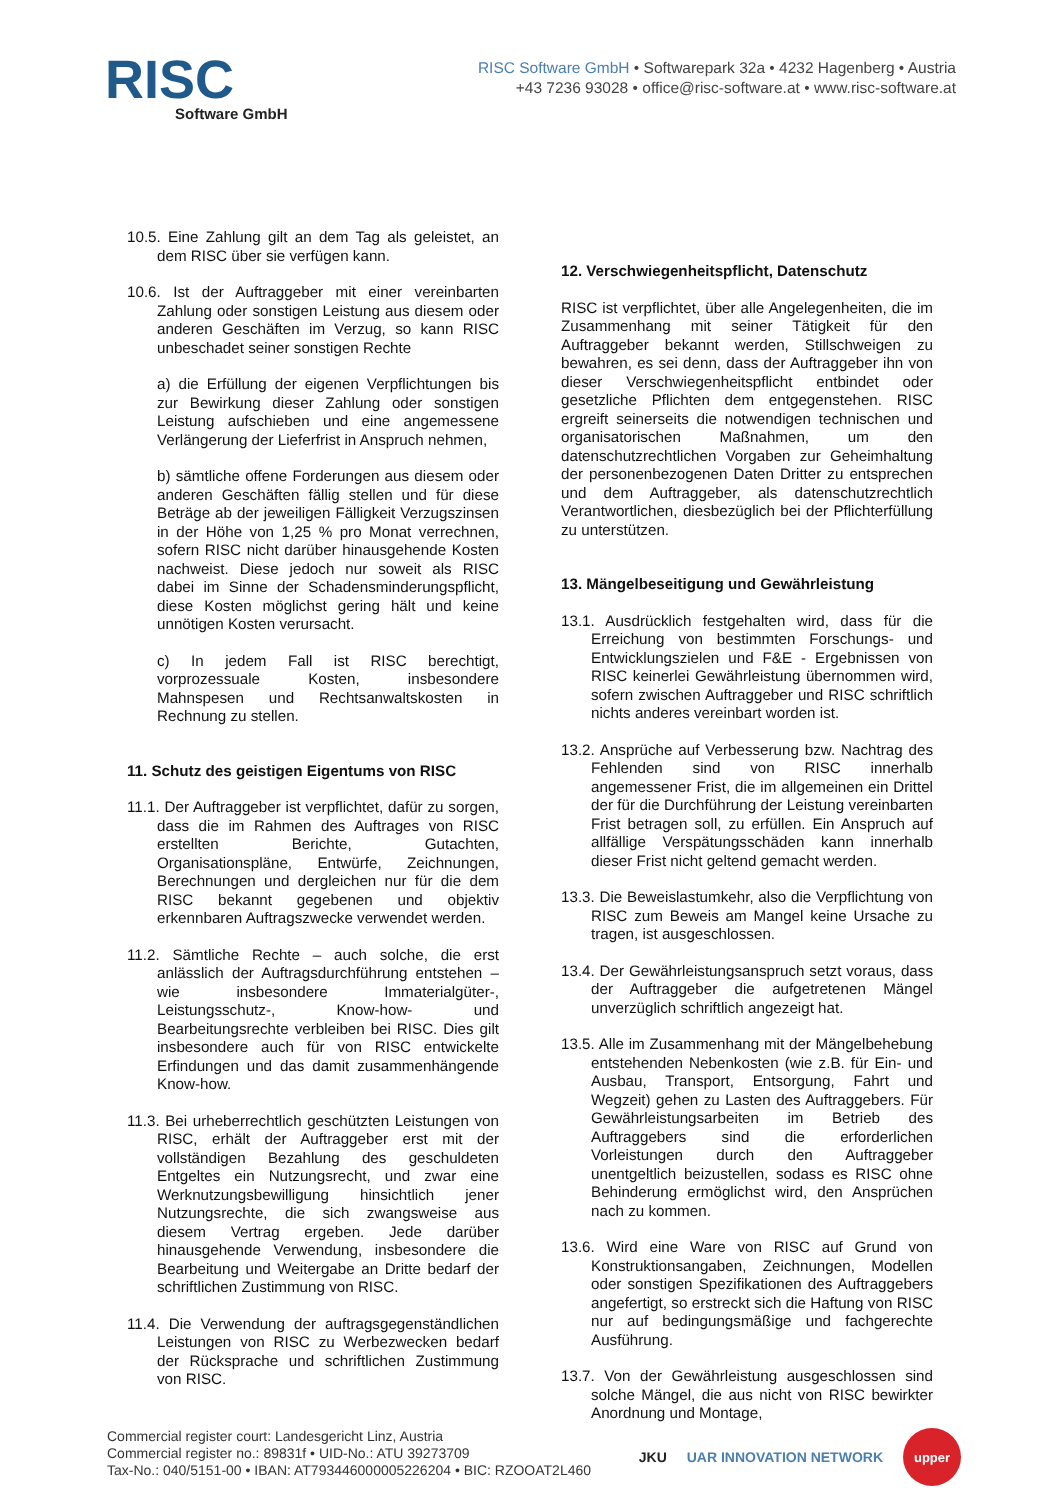RISC
Software GmbH
RISC Software GmbH • Softwarepark 32a • 4232 Hagenberg • Austria
+43 7236 93028 • office@risc-software.at • www.risc-software.at
10.5. Eine Zahlung gilt an dem Tag als geleistet, an dem RISC über sie verfügen kann.
10.6. Ist der Auftraggeber mit einer vereinbarten Zahlung oder sonstigen Leistung aus diesem oder anderen Geschäften im Verzug, so kann RISC unbeschadet seiner sonstigen Rechte
a) die Erfüllung der eigenen Verpflichtungen bis zur Bewirkung dieser Zahlung oder sonstigen Leistung aufschieben und eine angemessene Verlängerung der Lieferfrist in Anspruch nehmen,
b) sämtliche offene Forderungen aus diesem oder anderen Geschäften fällig stellen und für diese Beträge ab der jeweiligen Fälligkeit Verzugszinsen in der Höhe von 1,25 % pro Monat verrechnen, sofern RISC nicht darüber hinausgehende Kosten nachweist. Diese jedoch nur soweit als RISC dabei im Sinne der Schadensminderungspflicht, diese Kosten möglichst gering hält und keine unnötigen Kosten verursacht.
c) In jedem Fall ist RISC berechtigt, vorprozessuale Kosten, insbesondere Mahnspesen und Rechtsanwaltskosten in Rechnung zu stellen.
11. Schutz des geistigen Eigentums von RISC
11.1. Der Auftraggeber ist verpflichtet, dafür zu sorgen, dass die im Rahmen des Auftrages von RISC erstellten Berichte, Gutachten, Organisationspläne, Entwürfe, Zeichnungen, Berechnungen und dergleichen nur für die dem RISC bekannt gegebenen und objektiv erkennbaren Auftragszwecke verwendet werden.
11.2. Sämtliche Rechte – auch solche, die erst anlässlich der Auftragsdurchführung entstehen – wie insbesondere Immaterialgüter-, Leistungsschutz-, Know-how- und Bearbeitungsrechte verbleiben bei RISC. Dies gilt insbesondere auch für von RISC entwickelte Erfindungen und das damit zusammenhängende Know-how.
11.3. Bei urheberrechtlich geschützten Leistungen von RISC, erhält der Auftraggeber erst mit der vollständigen Bezahlung des geschuldeten Entgeltes ein Nutzungsrecht, und zwar eine Werknutzungsbewilligung hinsichtlich jener Nutzungsrechte, die sich zwangsweise aus diesem Vertrag ergeben. Jede darüber hinausgehende Verwendung, insbesondere die Bearbeitung und Weitergabe an Dritte bedarf der schriftlichen Zustimmung von RISC.
11.4. Die Verwendung der auftragsgegenständlichen Leistungen von RISC zu Werbezwecken bedarf der Rücksprache und schriftlichen Zustimmung von RISC.
12. Verschwiegenheitspflicht, Datenschutz
RISC ist verpflichtet, über alle Angelegenheiten, die im Zusammenhang mit seiner Tätigkeit für den Auftraggeber bekannt werden, Stillschweigen zu bewahren, es sei denn, dass der Auftraggeber ihn von dieser Verschwiegenheitspflicht entbindet oder gesetzliche Pflichten dem entgegenstehen. RISC ergreift seinerseits die notwendigen technischen und organisatorischen Maßnahmen, um den datenschutzrechtlichen Vorgaben zur Geheimhaltung der personenbezogenen Daten Dritter zu entsprechen und dem Auftraggeber, als datenschutzrechtlich Verantwortlichen, diesbezüglich bei der Pflichterfüllung zu unterstützen.
13. Mängelbeseitigung und Gewährleistung
13.1. Ausdrücklich festgehalten wird, dass für die Erreichung von bestimmten Forschungs- und Entwicklungszielen und F&E - Ergebnissen von RISC keinerlei Gewährleistung übernommen wird, sofern zwischen Auftraggeber und RISC schriftlich nichts anderes vereinbart worden ist.
13.2. Ansprüche auf Verbesserung bzw. Nachtrag des Fehlenden sind von RISC innerhalb angemessener Frist, die im allgemeinen ein Drittel der für die Durchführung der Leistung vereinbarten Frist betragen soll, zu erfüllen. Ein Anspruch auf allfällige Verspätungsschäden kann innerhalb dieser Frist nicht geltend gemacht werden.
13.3. Die Beweislastumkehr, also die Verpflichtung von RISC zum Beweis am Mangel keine Ursache zu tragen, ist ausgeschlossen.
13.4. Der Gewährleistungsanspruch setzt voraus, dass der Auftraggeber die aufgetretenen Mängel unverzüglich schriftlich angezeigt hat.
13.5. Alle im Zusammenhang mit der Mängelbehebung entstehenden Nebenkosten (wie z.B. für Ein- und Ausbau, Transport, Entsorgung, Fahrt und Wegzeit) gehen zu Lasten des Auftraggebers. Für Gewährleistungsarbeiten im Betrieb des Auftraggebers sind die erforderlichen Vorleistungen durch den Auftraggeber unentgeltlich beizustellen, sodass es RISC ohne Behinderung ermöglichst wird, den Ansprüchen nach zu kommen.
13.6. Wird eine Ware von RISC auf Grund von Konstruktionsangaben, Zeichnungen, Modellen oder sonstigen Spezifikationen des Auftraggebers angefertigt, so erstreckt sich die Haftung von RISC nur auf bedingungsmäßige und fachgerechte Ausführung.
13.7. Von der Gewährleistung ausgeschlossen sind solche Mängel, die aus nicht von RISC bewirkter Anordnung und Montage,
Commercial register court: Landesgericht Linz, Austria
Commercial register no.: 89831f • UID-No.: ATU 39273709
Tax-No.: 040/5151-00 • IBAN: AT793446000005226204 • BIC: RZOOAT2L460
JKU UAR INNOVATION NETWORK
upper